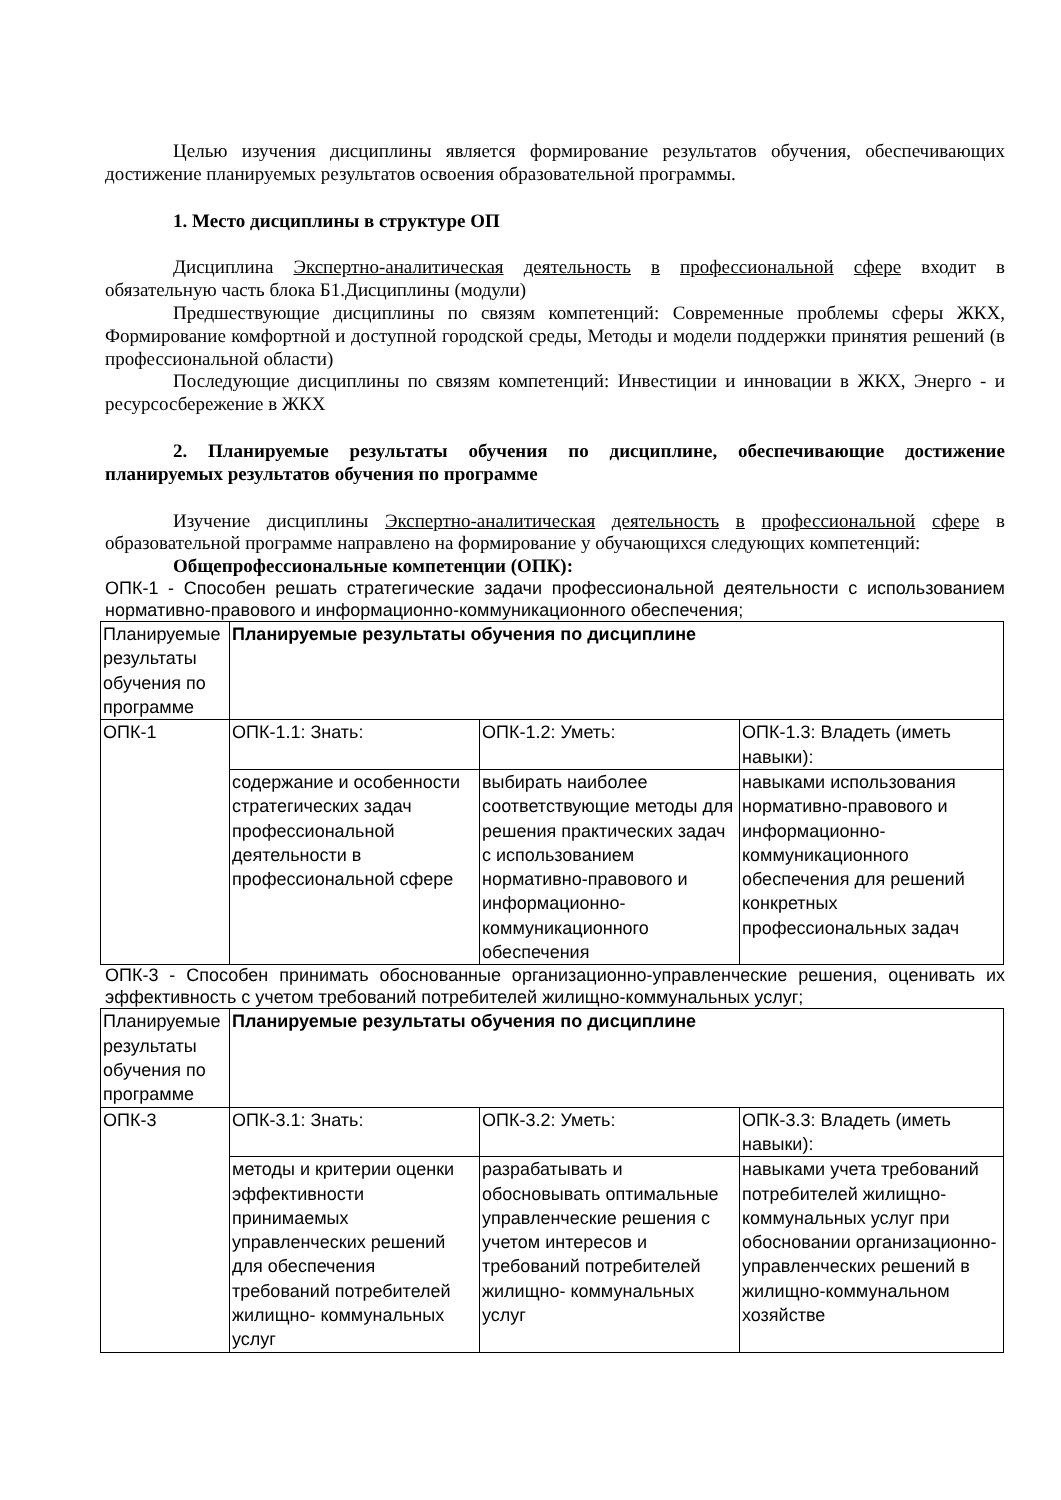Целью изучения дисциплины является формирование результатов обучения, обеспечивающих достижение планируемых результатов освоения образовательной программы.
1. Место дисциплины в структуре ОП
Дисциплина Экспертно-аналитическая деятельность в профессиональной сфере входит в обязательную часть блока Б1.Дисциплины (модули)
Предшествующие дисциплины по связям компетенций: Современные проблемы сферы ЖКХ, Формирование комфортной и доступной городской среды, Методы и модели поддержки принятия решений (в профессиональной области)
Последующие дисциплины по связям компетенций: Инвестиции и инновации в ЖКХ, Энерго - и ресурсосбережение в ЖКХ
2. Планируемые результаты обучения по дисциплине, обеспечивающие достижение планируемых результатов обучения по программе
Изучение дисциплины Экспертно-аналитическая деятельность в профессиональной сфере в образовательной программе направлено на формирование у обучающихся следующих компетенций:
Общепрофессиональные компетенции (ОПК):
ОПК-1 - Способен решать стратегические задачи профессиональной деятельности с использованием нормативно-правового и информационно-коммуникационного обеспечения;
| Планируемые результаты обучения по программе | Планируемые результаты обучения по дисциплине | | |
| ОПК-1 | ОПК-1.1: Знать: | ОПК-1.2: Уметь: | ОПК-1.3: Владеть (иметь навыки): |
| | содержание и особенности стратегических задач профессиональной деятельности в профессиональной сфере | выбирать наиболее соответствующие методы для решения практических задач с использованием нормативно-правового и информационно-коммуникационного обеспечения | навыками использования нормативно-правового и информационно-коммуникационного обеспечения для решений конкретных профессиональных задач |
ОПК-3 - Способен принимать обоснованные организационно-управленческие решения, оценивать их эффективность с учетом требований потребителей жилищно-коммунальных услуг;
| Планируемые результаты обучения по программе | Планируемые результаты обучения по дисциплине | | |
| ОПК-3 | ОПК-3.1: Знать: | ОПК-3.2: Уметь: | ОПК-3.3: Владеть (иметь навыки): |
| | методы и критерии оценки эффективности принимаемых управленческих решений для обеспечения требований потребителей жилищно- коммунальных услуг | разрабатывать и обосновывать оптимальные управленческие решения с учетом интересов и требований потребителей жилищно- коммунальных услуг | навыками учета требований потребителей жилищно-коммунальных услуг при обосновании организационно-управленческих решений в жилищно-коммунальном хозяйстве |